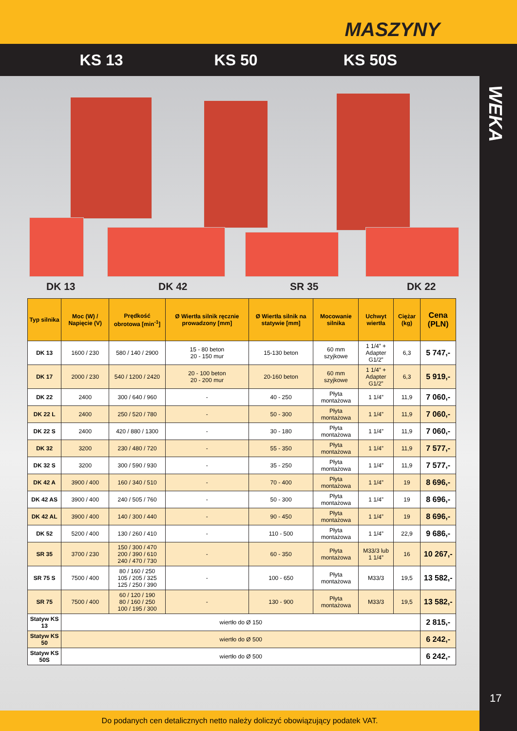MASZYNY
KS 13 KS 50 KS 50S
DK 13 DK 42 SR 35 DK 22
| Typ silnika | Moc (W) / Napięcie (V) | Prędkość obrotowa [min<sup>-1</sup>] | Ø Wiertła silnik ręcznie prowadzony [mm] | Ø Wiertła silnik na statywie [mm] | Mocowanie silnika | Uchwyt wiertła | Ciężar (kg) | Cena (PLN) |
| --- | --- | --- | --- | --- | --- | --- | --- | --- |
| DK 13 | 1600 / 230 | 580 / 140 / 2900 | 15 - 80 beton 20 - 150 mur | 15-130 beton | 60 mm szyjkowe | 1 1/4” + Adapter G1/2” | 6,3 | 5 747,- |
| DK 17 | 2000 / 230 | 540 / 1200 / 2420 | 20 - 100 beton 20 - 200 mur | 20-160 beton | 60 mm szyjkowe | 1 1/4” + Adapter G1/2” | 6,3 | 5 919,- |
| DK 22 | 2400 | 300 / 640 / 960 | - | 40 - 250 | Płyta montażowa | 1 1/4” | 11,9 | 7 060,- |
| DK 22 L | 2400 | 250 / 520 / 780 | - | 50 - 300 | Płyta montażowa | 1 1/4” | 11,9 | 7 060,- |
| DK 22 S | 2400 | 420 / 880 / 1300 | - | 30 - 180 | Płyta montażowa | 1 1/4” | 11,9 | 7 060,- |
| DK 32 | 3200 | 230 / 480 / 720 | - | 55 - 350 | Płyta montażowa | 1 1/4” | 11,9 | 7 577,- |
| DK 32 S | 3200 | 300 / 590 / 930 | - | 35 - 250 | Płyta montażowa | 1 1/4” | 11,9 | 7 577,- |
| DK 42 A | 3900 / 400 | 160 / 340 / 510 | - | 70 - 400 | Płyta montażowa | 1 1/4” | 19 | 8 696,- |
| DK 42 AS | 3900 / 400 | 240 / 505 / 760 | - | 50 - 300 | Płyta montażowa | 1 1/4” | 19 | 8 696,- |
| DK 42 AL | 3900 / 400 | 140 / 300 / 440 | - | 90 - 450 | Płyta montażowa | 1 1/4” | 19 | 8 696,- |
| DK 52 | 5200 / 400 | 130 / 260 / 410 | - | 110 - 500 | Płyta montażowa | 1 1/4” | 22,9 | 9 686,- |
| SR 35 | 3700 / 230 | 150 / 300 / 470 200 / 390 / 610 240 / 470 / 730 | - | 60 - 350 | Płyta montażowa | M33/3 lub 1 1/4” | 16 | 10 267,- |
| SR 75 S | 7500 / 400 | 80 / 160 / 250 105 / 205 / 325 125 / 250 / 390 | - | 100 - 650 | Płyta montażowa | M33/3 | 19,5 | 13 582,- |
| SR 75 | 7500 / 400 | 60 / 120 / 190 80 / 160 / 250 100 / 195 / 300 | - | 130 - 900 | Płyta montażowa | M33/3 | 19,5 | 13 582,- |
| Statyw KS 13 | wiertło do Ø 150 | | | | | | | 2 815,- |
| Statyw KS 50 | wiertło do Ø 500 | | | | | | | 6 242,- |
| Statyw KS 50S | wiertło do Ø 500 | | | | | | | 6 242,- |
WEKA
17
Do podanych cen detalicznych netto należy doliczyć obowiązujący podatek VAT.